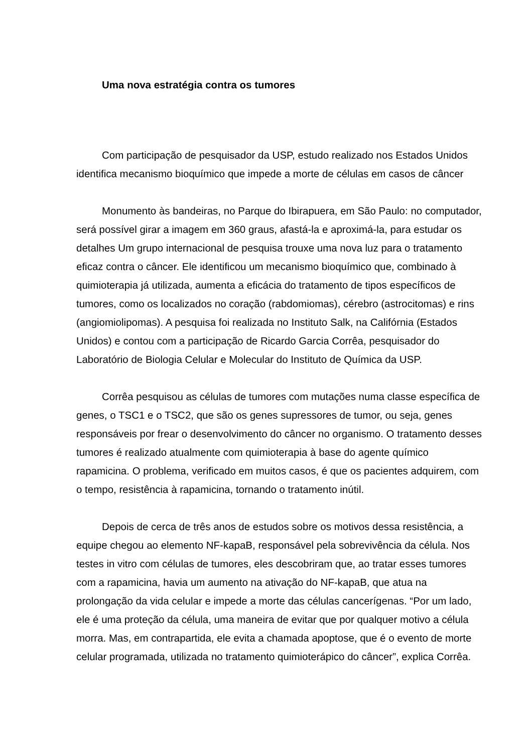Uma nova estratégia contra os tumores
Com participação de pesquisador da USP, estudo realizado nos Estados Unidos identifica mecanismo bioquímico que impede a morte de células em casos de câncer
Monumento às bandeiras, no Parque do Ibirapuera, em São Paulo: no computador, será possível girar a imagem em 360 graus, afastá-la e aproximá-la, para estudar os detalhes Um grupo internacional de pesquisa trouxe uma nova luz para o tratamento eficaz contra o câncer. Ele identificou um mecanismo bioquímico que, combinado à quimioterapia já utilizada, aumenta a eficácia do tratamento de tipos específicos de tumores, como os localizados no coração (rabdomiomas), cérebro (astrocitomas) e rins (angiomiolipomas). A pesquisa foi realizada no Instituto Salk, na Califórnia (Estados Unidos) e contou com a participação de Ricardo Garcia Corrêa, pesquisador do Laboratório de Biologia Celular e Molecular do Instituto de Química da USP.
Corrêa pesquisou as células de tumores com mutações numa classe específica de genes, o TSC1 e o TSC2, que são os genes supressores de tumor, ou seja, genes responsáveis por frear o desenvolvimento do câncer no organismo. O tratamento desses tumores é realizado atualmente com quimioterapia à base do agente químico rapamicina. O problema, verificado em muitos casos, é que os pacientes adquirem, com o tempo, resistência à rapamicina, tornando o tratamento inútil.
Depois de cerca de três anos de estudos sobre os motivos dessa resistência, a equipe chegou ao elemento NF-kapaB, responsável pela sobrevivência da célula. Nos testes in vitro com células de tumores, eles descobriram que, ao tratar esses tumores com a rapamicina, havia um aumento na ativação do NF-kapaB, que atua na prolongação da vida celular e impede a morte das células cancerígenas. “Por um lado, ele é uma proteção da célula, uma maneira de evitar que por qualquer motivo a célula morra. Mas, em contrapartida, ele evita a chamada apoptose, que é o evento de morte celular programada, utilizada no tratamento quimioterápico do câncer”, explica Corrêa.